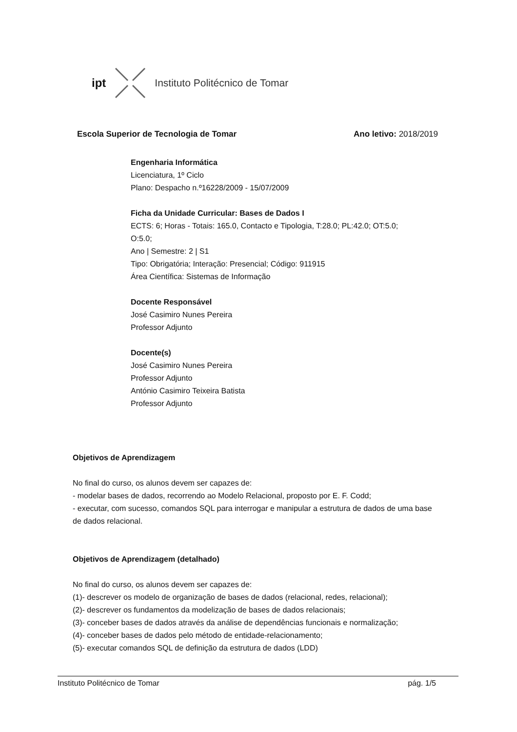ipt Instituto Politécnico de Tomar
Escola Superior de Tecnologia de Tomar Ano letivo: 2018/2019
Engenharia Informática
Licenciatura, 1º Ciclo
Plano: Despacho n.º16228/2009 - 15/07/2009
Ficha da Unidade Curricular: Bases de Dados I
ECTS: 6; Horas - Totais: 165.0, Contacto e Tipologia, T:28.0; PL:42.0; OT:5.0;
O:5.0;
Ano | Semestre: 2 | S1
Tipo: Obrigatória; Interação: Presencial; Código: 911915
Área Científica: Sistemas de Informação
Docente Responsável
José Casimiro Nunes Pereira
Professor Adjunto
Docente(s)
José Casimiro Nunes Pereira
Professor Adjunto
António Casimiro Teixeira Batista
Professor Adjunto
Objetivos de Aprendizagem
No final do curso, os alunos devem ser capazes de:
- modelar bases de dados, recorrendo ao Modelo Relacional, proposto por E. F. Codd;
- executar, com sucesso, comandos SQL para interrogar e manipular a estrutura de dados de uma base de dados relacional.
Objetivos de Aprendizagem (detalhado)
No final do curso, os alunos devem ser capazes de:
(1)- descrever os modelo de organização de bases de dados (relacional, redes, relacional);
(2)- descrever os fundamentos da modelização de bases de dados relacionais;
(3)- conceber bases de dados através da análise de dependências funcionais e normalização;
(4)- conceber bases de dados pelo método de entidade-relacionamento;
(5)- executar comandos SQL de definição da estrutura de dados (LDD)
Instituto Politécnico de Tomar pág. 1/5